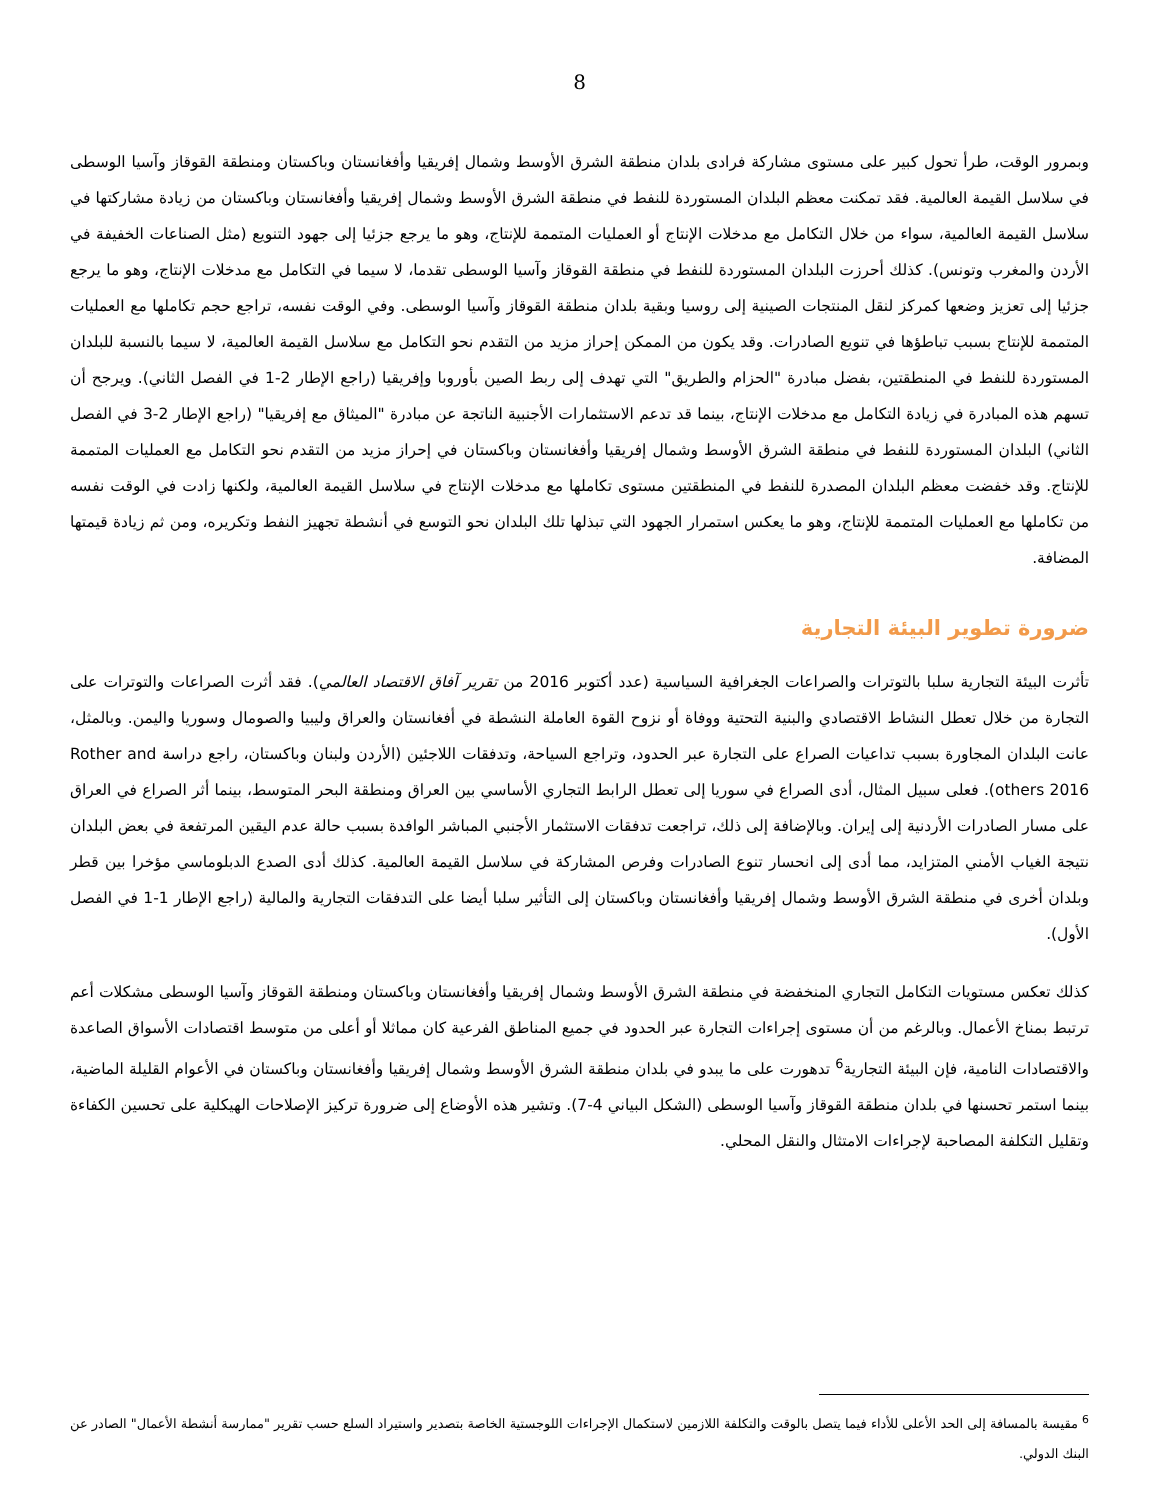8
وبمرور الوقت، طرأ تحول كبير على مستوى مشاركة فرادى بلدان منطقة الشرق الأوسط وشمال إفريقيا وأفغانستان وباكستان ومنطقة القوقاز وآسيا الوسطى في سلاسل القيمة العالمية. فقد تمكنت معظم البلدان المستوردة للنفط في منطقة الشرق الأوسط وشمال إفريقيا وأفغانستان وباكستان من زيادة مشاركتها في سلاسل القيمة العالمية، سواء من خلال التكامل مع مدخلات الإنتاج أو العمليات المتممة للإنتاج، وهو ما يرجع جزئيا إلى جهود التنويع (مثل الصناعات الخفيفة في الأردن والمغرب وتونس). كذلك أحرزت البلدان المستوردة للنفط في منطقة القوقاز وآسيا الوسطى تقدما، لا سيما في التكامل مع مدخلات الإنتاج، وهو ما يرجع جزئيا إلى تعزيز وضعها كمركز لنقل المنتجات الصينية إلى روسيا وبقية بلدان منطقة القوقاز وآسيا الوسطى. وفي الوقت نفسه، تراجع حجم تكاملها مع العمليات المتممة للإنتاج بسبب تباطؤها في تنويع الصادرات. وقد يكون من الممكن إحراز مزيد من التقدم نحو التكامل مع سلاسل القيمة العالمية، لا سيما بالنسبة للبلدان المستوردة للنفط في المنطقتين، بفضل مبادرة "الحزام والطريق" التي تهدف إلى ربط الصين بأوروبا وإفريقيا (راجع الإطار 2-1 في الفصل الثاني). ويرجح أن تسهم هذه المبادرة في زيادة التكامل مع مدخلات الإنتاج، بينما قد تدعم الاستثمارات الأجنبية الناتجة عن مبادرة "الميثاق مع إفريقيا" (راجع الإطار 2-3 في الفصل الثاني) البلدان المستوردة للنفط في منطقة الشرق الأوسط وشمال إفريقيا وأفغانستان وباكستان في إحراز مزيد من التقدم نحو التكامل مع العمليات المتممة للإنتاج. وقد خفضت معظم البلدان المصدرة للنفط في المنطقتين مستوى تكاملها مع مدخلات الإنتاج في سلاسل القيمة العالمية، ولكنها زادت في الوقت نفسه من تكاملها مع العمليات المتممة للإنتاج، وهو ما يعكس استمرار الجهود التي تبذلها تلك البلدان نحو التوسع في أنشطة تجهيز النفط وتكريره، ومن ثم زيادة قيمتها المضافة.
ضرورة تطوير البيئة التجارية
تأثرت البيئة التجارية سلبا بالتوترات والصراعات الجغرافية السياسية (عدد أكتوبر 2016 من تقرير آفاق الاقتصاد العالمي). فقد أثرت الصراعات والتوترات على التجارة من خلال تعطل النشاط الاقتصادي والبنية التحتية ووفاة أو نزوح القوة العاملة النشطة في أفغانستان والعراق وليبيا والصومال وسوريا واليمن. وبالمثل، عانت البلدان المجاورة بسبب تداعيات الصراع على التجارة عبر الحدود، وتراجع السياحة، وتدفقات اللاجئين (الأردن ولبنان وباكستان، راجع دراسة Rother and others 2016). فعلى سبيل المثال، أدى الصراع في سوريا إلى تعطل الرابط التجاري الأساسي بين العراق ومنطقة البحر المتوسط، بينما أثر الصراع في العراق على مسار الصادرات الأردنية إلى إيران. وبالإضافة إلى ذلك، تراجعت تدفقات الاستثمار الأجنبي المباشر الوافدة بسبب حالة عدم اليقين المرتفعة في بعض البلدان نتيجة الغياب الأمني المتزايد، مما أدى إلى انحسار تنوع الصادرات وفرص المشاركة في سلاسل القيمة العالمية. كذلك أدى الصدع الدبلوماسي مؤخرا بين قطر وبلدان أخرى في منطقة الشرق الأوسط وشمال إفريقيا وأفغانستان وباكستان إلى التأثير سلبا أيضا على التدفقات التجارية والمالية (راجع الإطار 1-1 في الفصل الأول).
كذلك تعكس مستويات التكامل التجاري المنخفضة في منطقة الشرق الأوسط وشمال إفريقيا وأفغانستان وباكستان ومنطقة القوقاز وآسيا الوسطى مشكلات أعم ترتبط بمناخ الأعمال. وبالرغم من أن مستوى إجراءات التجارة عبر الحدود في جميع المناطق الفرعية كان مماثلا أو أعلى من متوسط اقتصادات الأسواق الصاعدة والاقتصادات النامية، فإن البيئة التجارية<sup>6</sup> تدهورت على ما يبدو في بلدان منطقة الشرق الأوسط وشمال إفريقيا وأفغانستان وباكستان في الأعوام القليلة الماضية، بينما استمر تحسنها في بلدان منطقة القوقاز وآسيا الوسطى (الشكل البياني 4-7). وتشير هذه الأوضاع إلى ضرورة تركيز الإصلاحات الهيكلية على تحسين الكفاءة وتقليل التكلفة المصاحبة لإجراءات الامتثال والنقل المحلي.
<sup>6</sup> مقيسة بالمسافة إلى الحد الأعلى للأداء فيما يتصل بالوقت والتكلفة اللازمين لاستكمال الإجراءات اللوجستية الخاصة بتصدير واستيراد السلع حسب تقرير "ممارسة أنشطة الأعمال" الصادر عن البنك الدولي.